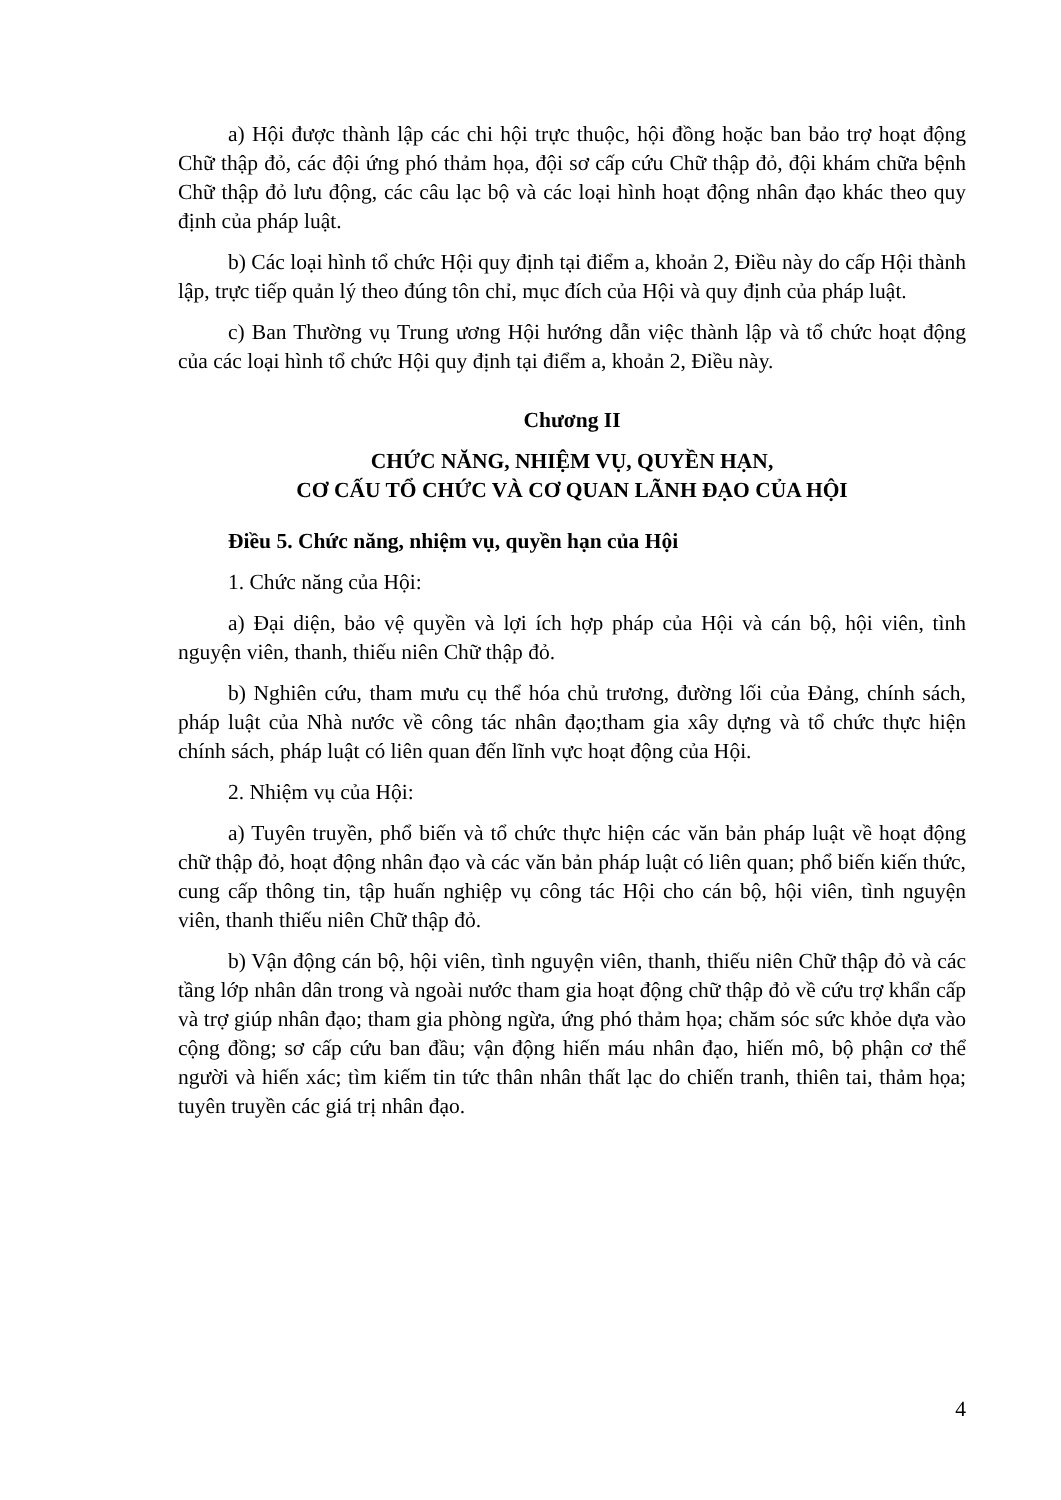a) Hội được thành lập các chi hội trực thuộc, hội đồng hoặc ban bảo trợ hoạt động Chữ thập đỏ, các đội ứng phó thảm họa, đội sơ cấp cứu Chữ thập đỏ, đội khám chữa bệnh Chữ thập đỏ lưu động, các câu lạc bộ và các loại hình hoạt động nhân đạo khác theo quy định của pháp luật.
b) Các loại hình tổ chức Hội quy định tại điểm a, khoản 2, Điều này do cấp Hội thành lập, trực tiếp quản lý theo đúng tôn chỉ, mục đích của Hội và quy định của pháp luật.
c) Ban Thường vụ Trung ương Hội hướng dẫn việc thành lập và tổ chức hoạt động của các loại hình tổ chức Hội quy định tại điểm a, khoản 2, Điều này.
Chương II
CHỨC NĂNG, NHIỆM VỤ, QUYỀN HẠN,
CƠ CẤU TỔ CHỨC VÀ CƠ QUAN LÃNH ĐẠO CỦA HỘI
Điều 5. Chức năng, nhiệm vụ, quyền hạn của Hội
1. Chức năng của Hội:
a) Đại diện, bảo vệ quyền và lợi ích hợp pháp của Hội và cán bộ, hội viên, tình nguyện viên, thanh, thiếu niên Chữ thập đỏ.
b) Nghiên cứu, tham mưu cụ thể hóa chủ trương, đường lối của Đảng, chính sách, pháp luật của Nhà nước về công tác nhân đạo;tham gia xây dựng và tổ chức thực hiện chính sách, pháp luật có liên quan đến lĩnh vực hoạt động của Hội.
2. Nhiệm vụ của Hội:
a) Tuyên truyền, phổ biến và tổ chức thực hiện các văn bản pháp luật về hoạt động chữ thập đỏ, hoạt động nhân đạo và các văn bản pháp luật có liên quan; phổ biến kiến thức, cung cấp thông tin, tập huấn nghiệp vụ công tác Hội cho cán bộ, hội viên, tình nguyện viên, thanh thiếu niên Chữ thập đỏ.
b) Vận động cán bộ, hội viên, tình nguyện viên, thanh, thiếu niên Chữ thập đỏ và các tầng lớp nhân dân trong và ngoài nước tham gia hoạt động chữ thập đỏ về cứu trợ khẩn cấp và trợ giúp nhân đạo; tham gia phòng ngừa, ứng phó thảm họa; chăm sóc sức khỏe dựa vào cộng đồng; sơ cấp cứu ban đầu; vận động hiến máu nhân đạo, hiến mô, bộ phận cơ thể người và hiến xác; tìm kiếm tin tức thân nhân thất lạc do chiến tranh, thiên tai, thảm họa; tuyên truyền các giá trị nhân đạo.
4